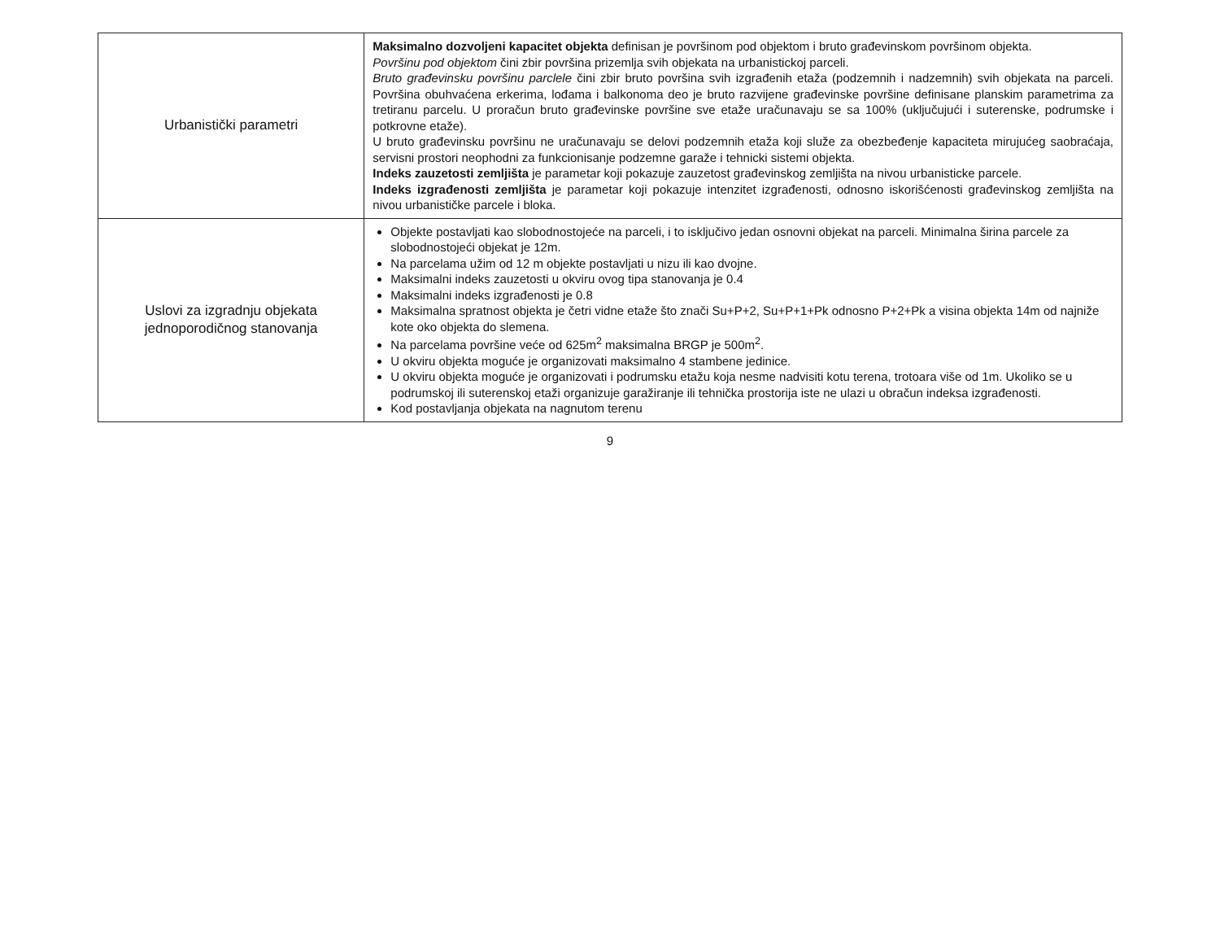| Urbanistički parametri | Maksimalno dozvoljeni kapacitet objekta definisan je površinom pod objektom i bruto građevinskom površinom objekta. Površinu pod objektom čini zbir površina prizemlja svih objekata na urbanistickoj parceli. Bruto građevinsku površinu parclele čini zbir bruto površina svih izgrađenih etaža (podzemnih i nadzemnih) svih objekata na parceli. Površina obuhvaćena erkerima, lođama i balkonoma deo je bruto razvijene građevinske površine definisane planskim parametrima za tretiranu parcelu. U proračun bruto građevinske površine sve etaže uračunavaju se sa 100% (uključujući i suterenske, podrumske i potkrovne etaže). U bruto građevinsku površinu ne uračunavaju se delovi podzemnih etaža koji služe za obezbeđenje kapaciteta mirujućeg saobraćaja, servisni prostori neophodni za funkcionisanje podzemne garaže i tehnicki sistemi objekta. Indeks zauzetosti zemljišta je parametar koji pokazuje zauzetost građevinskog zemljišta na nivou urbanisticke parcele. Indeks izgrađenosti zemljišta je parametar koji pokazuje intenzitet izgrađenosti, odnosno iskorišćenosti građevinskog zemljišta na nivou urbanističke parcele i bloka. |
| Uslovi za izgradnju objekata jednoporodičnog stanovanja | Objekte postavljati kao slobodnostojeće na parceli, i to isključivo jedan osnovni objekat na parceli. Minimalna širina parcele za slobodnostojeći objekat je 12m. Na parcelama užim od 12 m objekte postavljati u nizu ili kao dvojne. Maksimalni indeks zauzetosti u okviru ovog tipa stanovanja je 0.4 Maksimalni indeks izgrađenosti je 0.8 Maksimalna spratnost objekta je četri vidne etaže što znači Su+P+2, Su+P+1+Pk odnosno P+2+Pk a visina objekta 14m od najniže kote oko objekta do slemena. Na parcelama površine veće od 625m<sup>2</sup> maksimalna BRGP je 500m<sup>2</sup>. U okviru objekta moguće je organizovati maksimalno 4 stambene jedinice. U okviru objekta moguće je organizovati i podrumsku etažu koja nesme nadvisiti kotu terena, trotoara više od 1m. Ukoliko se u podrumskoj ili suterenskoj etaži organizuje garažiranje ili tehnička prostorija iste ne ulazi u obračun indeksa izgrađenosti. Kod postavljanja objekata na nagnutom terenu |
9